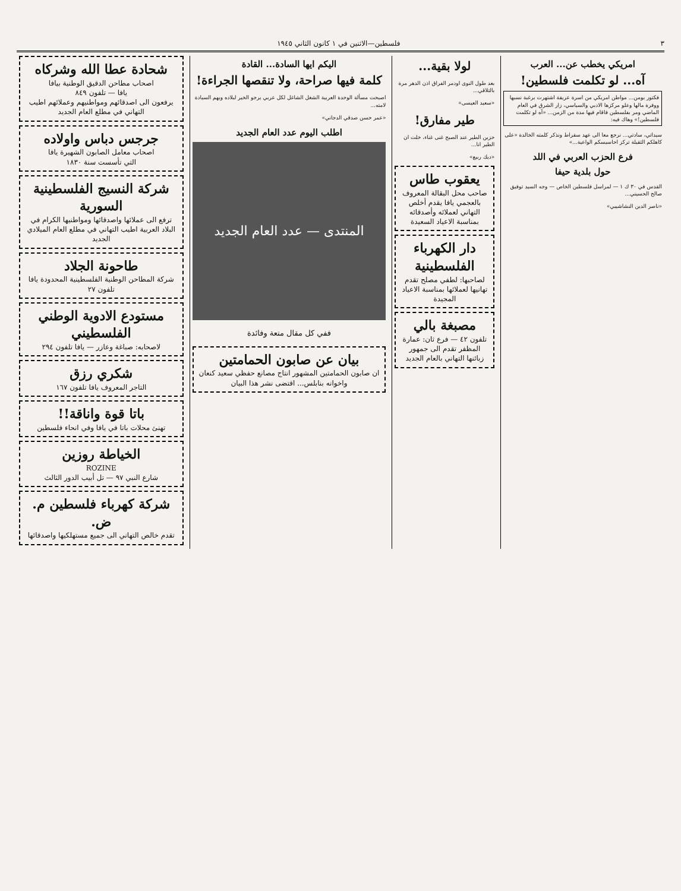٣ فلسطين—الاثنين في ١ كانون الثاني ١٩٤٥
امريكي يخطب عن... العرب
آه... لو تكلمت فلسطين!
فكتور بومن... مواطن امريكي من اسرة عريقة اشتهرت برغبة نسبها ووفرة مالها وعلو مركزها الادبي والسياسي، زار الشرق في العام الماضي ومر بفلسطين فاقام فيها مدة من الزمن... «آه لو تكلمت فلسطين!» وهاك فيه:
سيداتي، سادتي... نرجع معا الى عهد سقراط ونذكر كلمته الخالدة «على كاهلكم الثقيلة تركز احاسيسكم الواعية...»
فرع الحزب العربي في اللد
حول بلدية حيفا
القدس في ٣٠ ك ١ — لمراسل فلسطين الخاص — وجه السيد توفيق صالح الحسيني...
«ناصر الدين النشاشيبي»
لولا بقية...
بعد طول النوى اودمر الفراق اذن الدهر مرة بالتلاقي...
«سعيد العيسى»
طير مفارق!
حزين الطير عند الصبح غنى غناء، خلت ان الطير انا...
«ديك ربيع»
يعقوب طاس
صاحب محل البقالة المعروف بالعجمي يافا يقدم أخلص التهاني لعملائه وأصدقائه بمناسبة الاعياد السعيدة
دار الكهرباء الفلسطينية
لصاحبها: لطفي مصلح تقدم تهانيها لعملائها بمناسبة الاعياد المجيدة
مصبغة بالي
تلفون ٤٢ — فرع ثان: عمارة المظفر تقدم الى جمهور زبائنها التهاني بالعام الجديد
اليكم ايها السادة... القادة
كلمة فيها صراحة، ولا تنقصها الجراءة!
اصبحت مسألة الوحدة العربية الشغل الشاغل لكل عربي يرجو الخير لبلاده ويهم السيادة لامته...
«عمر حسن صدقي الدجاني»
اطلب اليوم عدد العام الجديد
المنتدى — عدد العام الجديد
ففي كل مقال متعة وفائدة
بيان عن صابون الحمامتين
ان صابون الحمامتين المشهور انتاج مصانع حفظي سعيد كنعان واخوانه بنابلس... اقتضى نشر هذا البيان
شحادة عطا الله وشركاه
اصحاب مطاحن الدقيق الوطنية بيافا
يافا — تلفون ٨٤٩
يرفعون الى اصدقائهم ومواطنيهم وعملائهم اطيب التهاني في مطلع العام الجديد
جرجس دباس واولاده
اصحاب معامل الصابون الشهيرة يافا
التي تأسست سنة ١٨٣٠
شركة النسيج الفلسطينية السورية
ترفع الى عملائها واصدقائها ومواطنيها الكرام في البلاد العربية اطيب التهاني في مطلع العام الميلادي الجديد
طاحونة الجلاد
شركة المطاحن الوطنية الفلسطينية المحدودة يافا
تلفون ٢٧
مستودع الادوية الوطني الفلسطيني
لاصحابه: صباغة وعازر — يافا تلفون ٢٩٤
شكري رزق
التاجر المعروف يافا تلفون ١٦٧
باتا قوة واناقة!!
تهنئ محلات باتا في يافا وفي انحاء فلسطين
الخياطة روزين
ROZINE
شارع النبي ٩٧ — تل أبيب الدور الثالث
شركة كهرباء فلسطين م. ض.
تقدم خالص التهاني الى جميع مستهلكيها واصدقائها